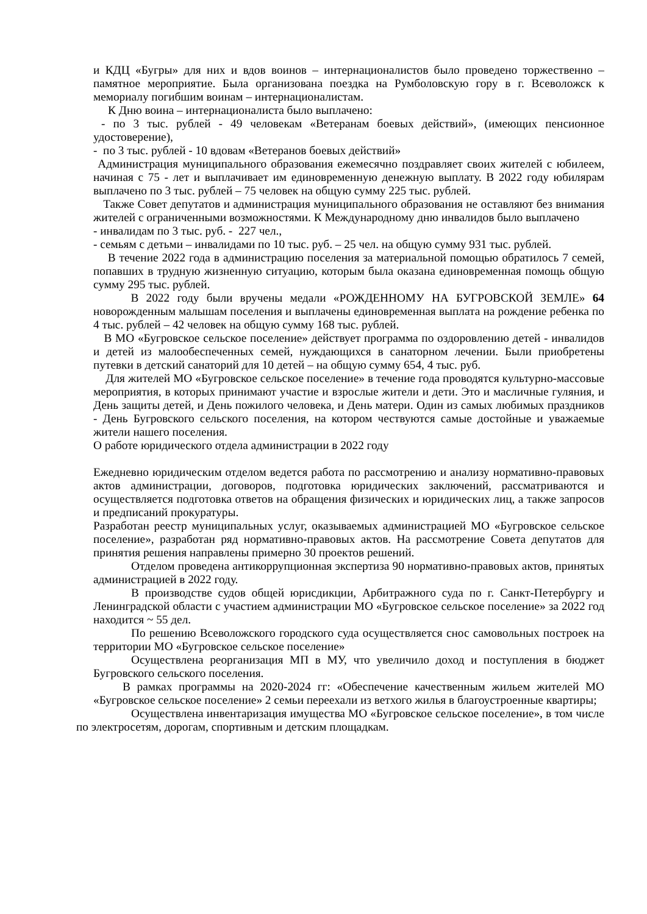и КДЦ «Бугры» для них и вдов воинов – интернационалистов было проведено торжественно – памятное мероприятие. Была организована поездка на Румболовскую гору в г. Всеволожск к мемориалу погибшим воинам – интернационалистам.
К Дню воина – интернационалиста было выплачено:
- по 3 тыс. рублей - 49 человекам «Ветеранам боевых действий», (имеющих пенсионное удостоверение),
- по 3 тыс. рублей - 10 вдовам «Ветеранов боевых действий»
Администрация муниципального образования ежемесячно поздравляет своих жителей с юбилеем, начиная с 75 - лет и выплачивает им единовременную денежную выплату. В 2022 году юбилярам выплачено по 3 тыс. рублей – 75 человек на общую сумму 225 тыс. рублей.
Также Совет депутатов и администрация муниципального образования не оставляют без внимания жителей с ограниченными возможностями. К Международному дню инвалидов было выплачено
- инвалидам по 3 тыс. руб. - 227 чел.,
- семьям с детьми – инвалидами по 10 тыс. руб. – 25 чел. на общую сумму 931 тыс. рублей.
В течение 2022 года в администрацию поселения за материальной помощью обратилось 7 семей, попавших в трудную жизненную ситуацию, которым была оказана единовременная помощь общую сумму 295 тыс. рублей.
В 2022 году были вручены медали «РОЖДЕННОМУ НА БУГРОВСКОЙ ЗЕМЛЕ» 64 новорожденным малышам поселения и выплачены единовременная выплата на рождение ребенка по 4 тыс. рублей – 42 человек на общую сумму 168 тыс. рублей.
В МО «Бугровское сельское поселение» действует программа по оздоровлению детей - инвалидов и детей из малообеспеченных семей, нуждающихся в санаторном лечении. Были приобретены путевки в детский санаторий для 10 детей – на общую сумму 654, 4 тыс. руб.
Для жителей МО «Бугровское сельское поселение» в течение года проводятся культурно-массовые мероприятия, в которых принимают участие и взрослые жители и дети. Это и масличные гуляния, и День защиты детей, и День пожилого человека, и День матери. Один из самых любимых праздников - День Бугровского сельского поселения, на котором чествуются самые достойные и уважаемые жители нашего поселения.
О работе юридического отдела администрации в 2022 году
Ежедневно юридическим отделом ведется работа по рассмотрению и анализу нормативно-правовых актов администрации, договоров, подготовка юридических заключений, рассматриваются и осуществляется подготовка ответов на обращения физических и юридических лиц, а также запросов и предписаний прокуратуры.
Разработан реестр муниципальных услуг, оказываемых администрацией МО «Бугровское сельское поселение», разработан ряд нормативно-правовых актов. На рассмотрение Совета депутатов для принятия решения направлены примерно 30 проектов решений.
Отделом проведена антикоррупционная экспертиза 90 нормативно-правовых актов, принятых администрацией в 2022 году.
В производстве судов общей юрисдикции, Арбитражного суда по г. Санкт-Петербургу и Ленинградской области с участием администрации МО «Бугровское сельское поселение» за 2022 год находится ~ 55 дел.
По решению Всеволожского городского суда осуществляется снос самовольных построек на территории МО «Бугровское сельское поселение»
Осуществлена реорганизация МП в МУ, что увеличило доход и поступления в бюджет Бугровского сельского поселения.
В рамках программы на 2020-2024 гг: «Обеспечение качественным жильем жителей МО «Бугровское сельское поселение» 2 семьи переехали из ветхого жилья в благоустроенные квартиры;
Осуществлена инвентаризация имущества МО «Бугровское сельское поселение», в том числе по электросетям, дорогам, спортивным и детским площадкам.